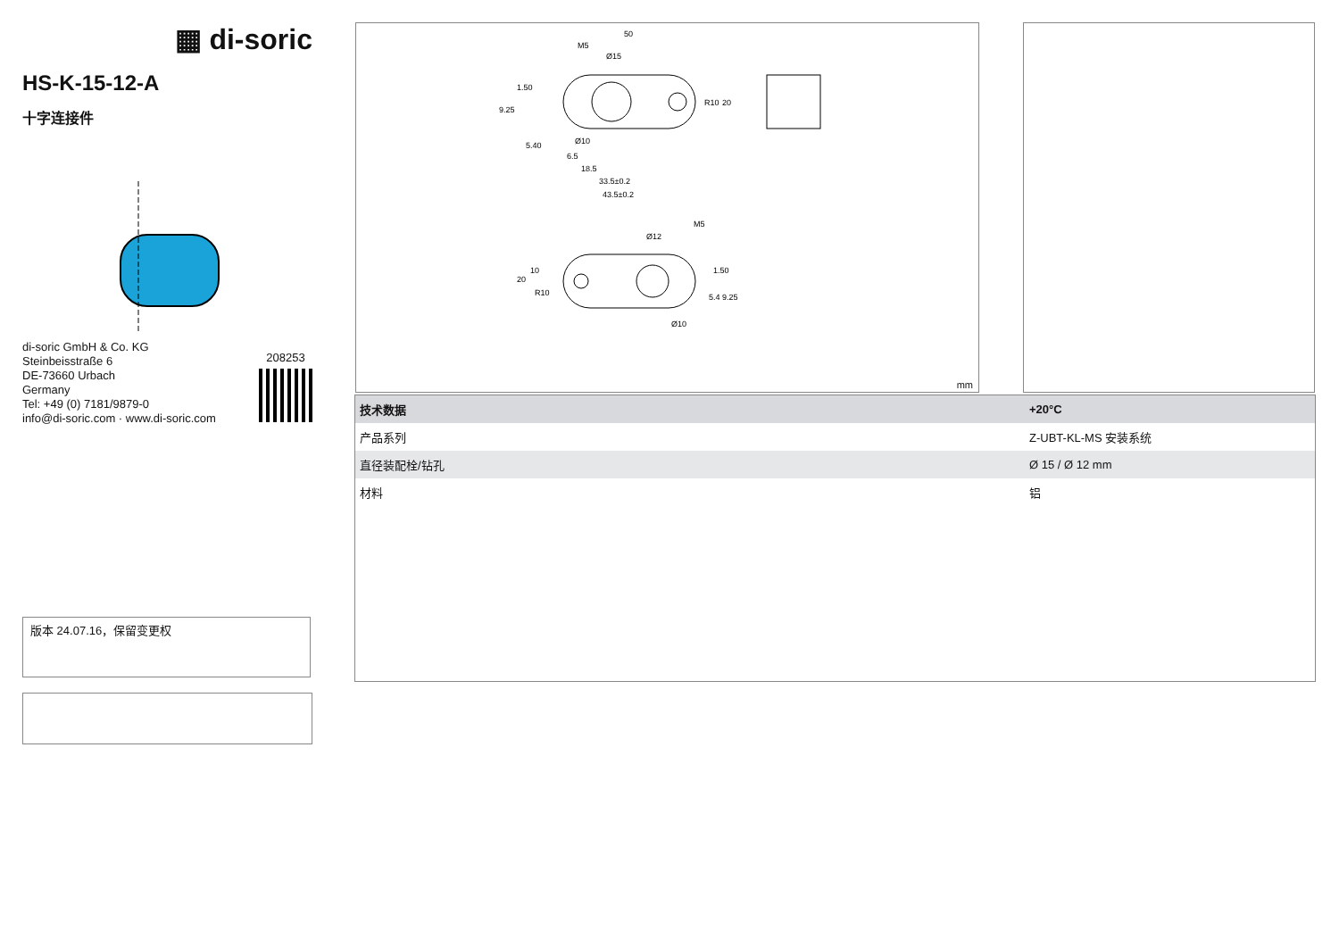▦ di-soric
HS-K-15-12-A
十字连接件
di-soric GmbH & Co. KG
Steinbeisstraße 6
DE-73660 Urbach
Germany
Tel: +49 (0) 7181/9879-0
info@di-soric.com · www.di-soric.com
208253
版本 24.07.16，保留变更权
50
M5
Ø15
Ø10
6.5
18.5
33.5±0.2
43.5±0.2
R10
20
9.25
1.50
5.40
M5
Ø12
R10
20
10
1.50
5.4
9.25
Ø10
mm
| 技术数据 | +20°C |
| --- | --- |
| 产品系列 | Z-UBT-KL-MS 安装系统 |
| 直径装配栓/钻孔 | Ø 15 / Ø 12 mm |
| 材料 | 铝 |